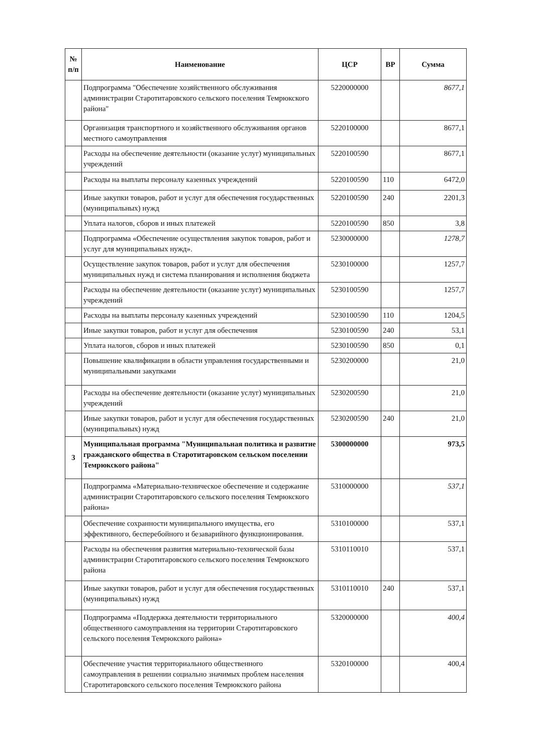| № п/п | Наименование | ЦСР | ВР | Сумма |
| --- | --- | --- | --- | --- |
| | Подпрограмма "Обеспечение хозяйственного обслуживания администрации Старотитаровского сельского поселения Темрюкского района" | 5220000000 | | 8677,1 |
| | Организация транспортного и хозяйственного обслуживания органов местного самоуправления | 5220100000 | | 8677,1 |
| | Расходы на обеспечение деятельности (оказание услуг) муниципальных учреждений | 5220100590 | | 8677,1 |
| | Расходы на выплаты персоналу казенных учреждений | 5220100590 | 110 | 6472,0 |
| | Иные закупки товаров, работ и услуг для обеспечения государственных (муниципальных) нужд | 5220100590 | 240 | 2201,3 |
| | Уплата налогов, сборов и иных платежей | 5220100590 | 850 | 3,8 |
| | Подпрограмма «Обеспечение осуществления закупок товаров, работ и услуг для муниципальных нужд». | 5230000000 | | 1278,7 |
| | Осуществление закупок товаров, работ и услуг для обеспечения муниципальных нужд и система планирования и исполнения бюджета | 5230100000 | | 1257,7 |
| | Расходы на обеспечение деятельности (оказание услуг) муниципальных учреждений | 5230100590 | | 1257,7 |
| | Расходы на выплаты персоналу казенных учреждений | 5230100590 | 110 | 1204,5 |
| | Иные закупки товаров, работ и услуг для обеспечения | 5230100590 | 240 | 53,1 |
| | Уплата налогов, сборов и иных платежей | 5230100590 | 850 | 0,1 |
| | Повышение квалификации в области управления государственными и муниципальными закупками | 5230200000 | | 21,0 |
| | Расходы на обеспечение деятельности (оказание услуг) муниципальных учреждений | 5230200590 | | 21,0 |
| | Иные закупки товаров, работ и услуг для обеспечения государственных (муниципальных) нужд | 5230200590 | 240 | 21,0 |
| 3 | Муниципальная программа "Муниципальная политика и развитие гражданского общества в Старотитаровском сельском поселении Темрюкского района" | 5300000000 | | 973,5 |
| | Подпрограмма «Материально-техническое обеспечение и содержание администрации Старотитаровского сельского поселения Темрюкского района» | 5310000000 | | 537,1 |
| | Обеспечение сохранности муниципального имущества, его эффективного, бесперебойного и безаварийного функционирования. | 5310100000 | | 537,1 |
| | Расходы на обеспечения развития материально-технической базы администрации Старотитаровского сельского поселения Темрюкского района | 5310110010 | | 537,1 |
| | Иные закупки товаров, работ и услуг для обеспечения государственных (муниципальных) нужд | 5310110010 | 240 | 537,1 |
| | Подпрограмма «Поддержка деятельности территориального общественного самоуправления на территории Старотитаровского сельского поселения Темрюкского района» | 5320000000 | | 400,4 |
| | Обеспечение участия территориального общественного самоуправления в решении социально значимых проблем населения Старотитаровского сельского поселения Темрюкского района | 5320100000 | | 400,4 |